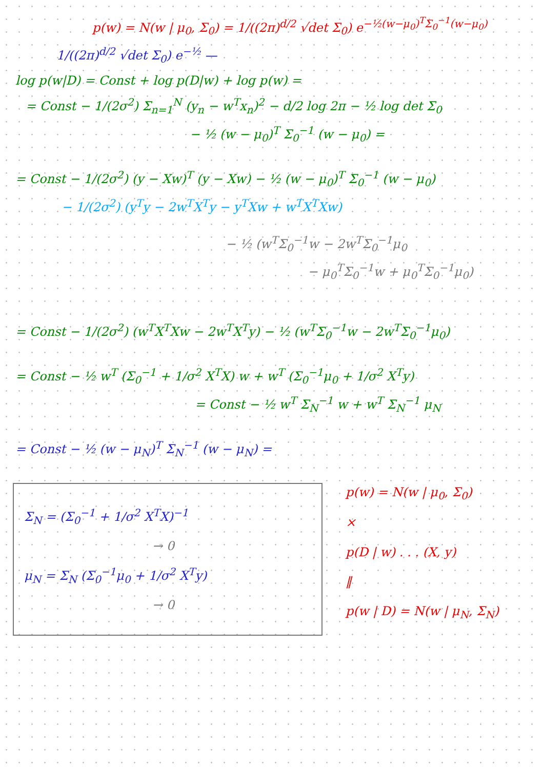p(w) = N(w | μ<sub>0</sub>, Σ<sub>0</sub>) = 1/((2π)<sup>d/2</sup> √det Σ<sub>0</sub>) e<sup>−½(w−μ<sub>0</sub>)<sup>T</sup>Σ<sub>0</sub><sup>−1</sup>(w−μ<sub>0</sub>)</sup>
1/((2π)<sup>d/2</sup> √det Σ<sub>0</sub>) e<sup>−½</sup> —
log p(w|D) = Const + log p(D|w) + log p(w) =
= Const − 1/(2σ<sup>2</sup>) Σ<sub>n=1</sub><sup>N</sup> (y<sub>n</sub> − w<sup>T</sup>x<sub>n</sub>)<sup>2</sup> − d/2 log 2π − ½ log det Σ<sub>0</sub>
− ½ (w − μ<sub>0</sub>)<sup>T</sup> Σ<sub>0</sub><sup>−1</sup> (w − μ<sub>0</sub>) =
= Const − 1/(2σ<sup>2</sup>) (y − Xw)<sup>T</sup> (y − Xw) − ½ (w − μ<sub>0</sub>)<sup>T</sup> Σ<sub>0</sub><sup>−1</sup> (w − μ<sub>0</sub>)
− 1/(2σ<sup>2</sup>) (y<sup>T</sup>y − 2w<sup>T</sup>X<sup>T</sup>y − y<sup>T</sup>Xw + w<sup>T</sup>X<sup>T</sup>Xw)
− ½ (w<sup>T</sup>Σ<sub>0</sub><sup>−1</sup>w − 2w<sup>T</sup>Σ<sub>0</sub><sup>−1</sup>μ<sub>0</sub>
− μ<sub>0</sub><sup>T</sup>Σ<sub>0</sub><sup>−1</sup>w + μ<sub>0</sub><sup>T</sup>Σ<sub>0</sub><sup>−1</sup>μ<sub>0</sub>)
= Const − 1/(2σ<sup>2</sup>) (w<sup>T</sup>X<sup>T</sup>Xw − 2w<sup>T</sup>X<sup>T</sup>y) − ½ (w<sup>T</sup>Σ<sub>0</sub><sup>−1</sup>w − 2w<sup>T</sup>Σ<sub>0</sub><sup>−1</sup>μ<sub>0</sub>)
= Const − ½ w<sup>T</sup> (Σ<sub>0</sub><sup>−1</sup> + 1/σ<sup>2</sup> X<sup>T</sup>X) w + w<sup>T</sup> (Σ<sub>0</sub><sup>−1</sup>μ<sub>0</sub> + 1/σ<sup>2</sup> X<sup>T</sup>y)
= Const − ½ w<sup>T</sup> Σ<sub>N</sub><sup>−1</sup> w + w<sup>T</sup> Σ<sub>N</sub><sup>−1</sup> μ<sub>N</sub>
= Const − ½ (w − μ<sub>N</sub>)<sup>T</sup> Σ<sub>N</sub><sup>−1</sup> (w − μ<sub>N</sub>) =
Σ<sub>N</sub> = (Σ<sub>0</sub><sup>−1</sup> + 1/σ<sup>2</sup> X<sup>T</sup>X)<sup>−1</sup>
→ 0
μ<sub>N</sub> = Σ<sub>N</sub> (Σ<sub>0</sub><sup>−1</sup>μ<sub>0</sub> + 1/σ<sup>2</sup> X<sup>T</sup>y)
→ 0
p(w) = N(w | μ<sub>0</sub>, Σ<sub>0</sub>)
×
p(D | w) . . . (X, y)
‖
p(w | D) = N(w | μ<sub>N</sub>, Σ<sub>N</sub>)